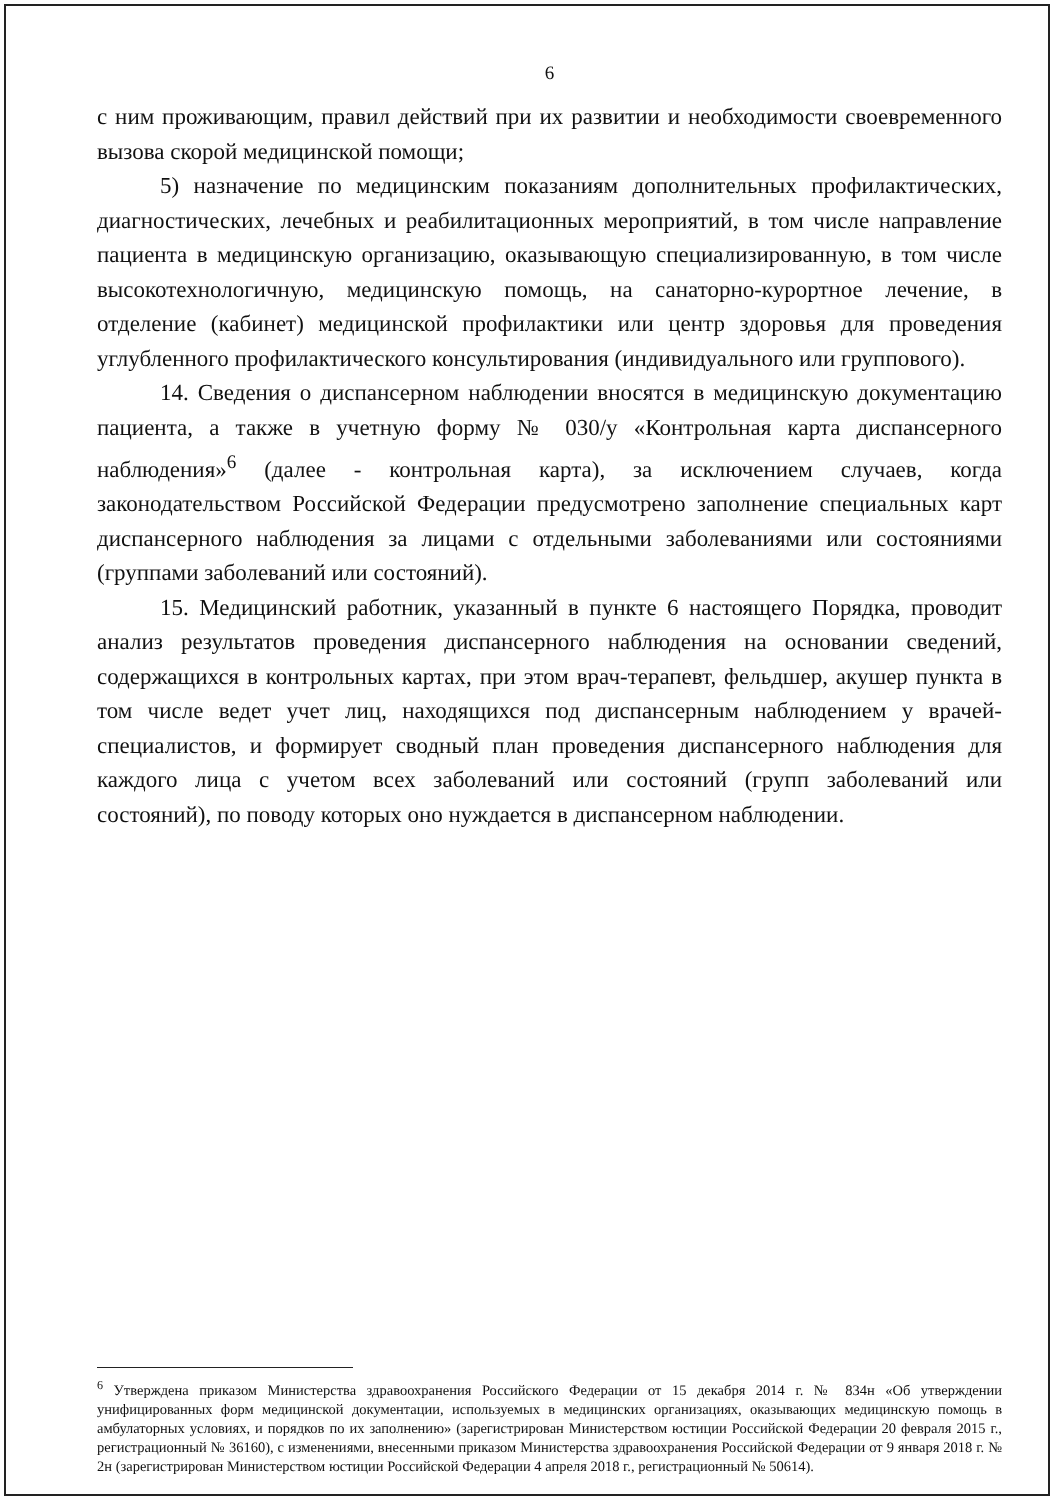6
с ним проживающим, правил действий при их развитии и необходимости своевременного вызова скорой медицинской помощи;
5) назначение по медицинским показаниям дополнительных профилактических, диагностических, лечебных и реабилитационных мероприятий, в том числе направление пациента в медицинскую организацию, оказывающую специализированную, в том числе высокотехнологичную, медицинскую помощь, на санаторно-курортное лечение, в отделение (кабинет) медицинской профилактики или центр здоровья для проведения углубленного профилактического консультирования (индивидуального или группового).
14. Сведения о диспансерном наблюдении вносятся в медицинскую документацию пациента, а также в учетную форму № 030/у «Контрольная карта диспансерного наблюдения»<sup>6</sup> (далее - контрольная карта), за исключением случаев, когда законодательством Российской Федерации предусмотрено заполнение специальных карт диспансерного наблюдения за лицами с отдельными заболеваниями или состояниями (группами заболеваний или состояний).
15. Медицинский работник, указанный в пункте 6 настоящего Порядка, проводит анализ результатов проведения диспансерного наблюдения на основании сведений, содержащихся в контрольных картах, при этом врач-терапевт, фельдшер, акушер пункта в том числе ведет учет лиц, находящихся под диспансерным наблюдением у врачей-специалистов, и формирует сводный план проведения диспансерного наблюдения для каждого лица с учетом всех заболеваний или состояний (групп заболеваний или состояний), по поводу которых оно нуждается в диспансерном наблюдении.
<sup>6</sup> Утверждена приказом Министерства здравоохранения Российского Федерации от 15 декабря 2014 г. № 834н «Об утверждении унифицированных форм медицинской документации, используемых в медицинских организациях, оказывающих медицинскую помощь в амбулаторных условиях, и порядков по их заполнению» (зарегистрирован Министерством юстиции Российской Федерации 20 февраля 2015 г., регистрационный № 36160), с изменениями, внесенными приказом Министерства здравоохранения Российской Федерации от 9 января 2018 г. № 2н (зарегистрирован Министерством юстиции Российской Федерации 4 апреля 2018 г., регистрационный № 50614).